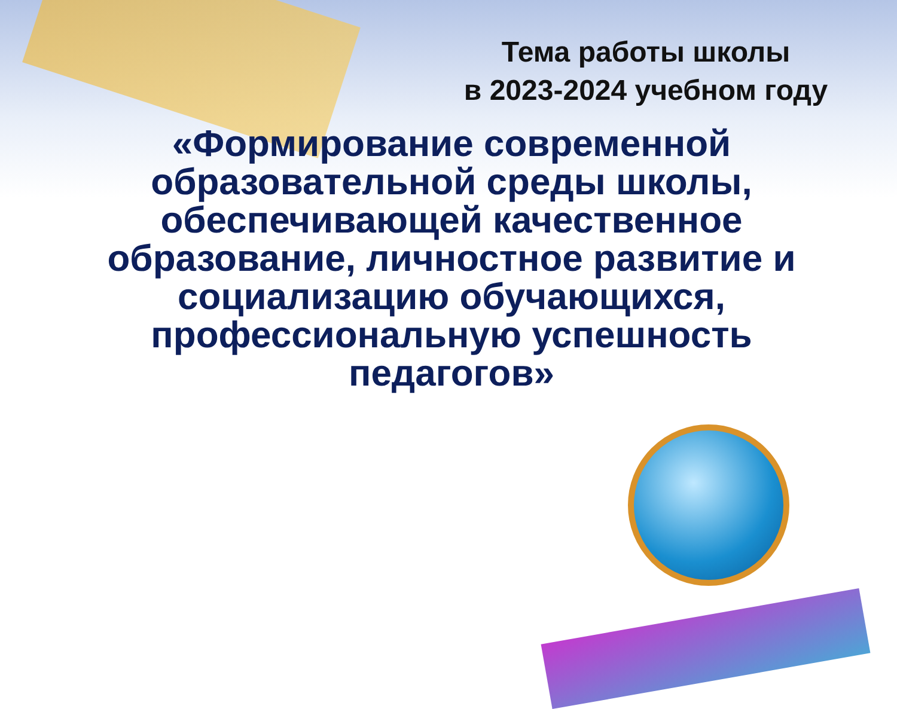Тема работы школы
в 2023-2024 учебном году
«Формирование современной образовательной среды школы, обеспечивающей качественное образование, личностное развитие и социализацию обучающихся, профессиональную успешность педагогов»